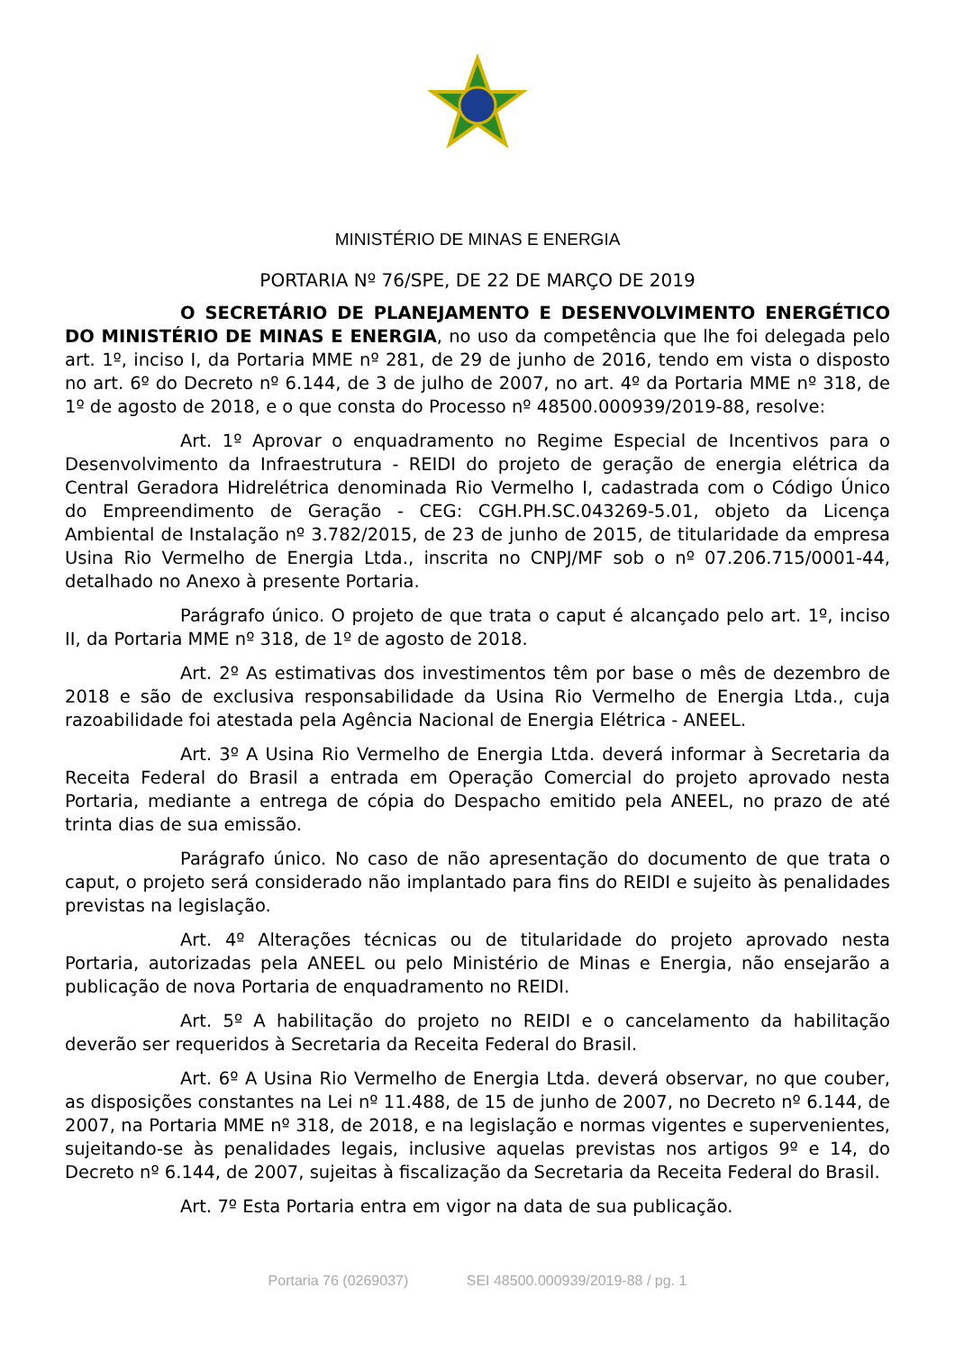MINISTÉRIO DE MINAS E ENERGIA
PORTARIA Nº 76/SPE, DE 22 DE MARÇO DE 2019
O SECRETÁRIO DE PLANEJAMENTO E DESENVOLVIMENTO ENERGÉTICO DO MINISTÉRIO DE MINAS E ENERGIA, no uso da competência que lhe foi delegada pelo art. 1º, inciso I, da Portaria MME nº 281, de 29 de junho de 2016, tendo em vista o disposto no art. 6º do Decreto nº 6.144, de 3 de julho de 2007, no art. 4º da Portaria MME nº 318, de 1º de agosto de 2018, e o que consta do Processo nº 48500.000939/2019-88, resolve:
Art. 1º Aprovar o enquadramento no Regime Especial de Incentivos para o Desenvolvimento da Infraestrutura - REIDI do projeto de geração de energia elétrica da Central Geradora Hidrelétrica denominada Rio Vermelho I, cadastrada com o Código Único do Empreendimento de Geração - CEG: CGH.PH.SC.043269-5.01, objeto da Licença Ambiental de Instalação nº 3.782/2015, de 23 de junho de 2015, de titularidade da empresa Usina Rio Vermelho de Energia Ltda., inscrita no CNPJ/MF sob o nº 07.206.715/0001-44, detalhado no Anexo à presente Portaria.
Parágrafo único. O projeto de que trata o caput é alcançado pelo art. 1º, inciso II, da Portaria MME nº 318, de 1º de agosto de 2018.
Art. 2º As estimativas dos investimentos têm por base o mês de dezembro de 2018 e são de exclusiva responsabilidade da Usina Rio Vermelho de Energia Ltda., cuja razoabilidade foi atestada pela Agência Nacional de Energia Elétrica - ANEEL.
Art. 3º A Usina Rio Vermelho de Energia Ltda. deverá informar à Secretaria da Receita Federal do Brasil a entrada em Operação Comercial do projeto aprovado nesta Portaria, mediante a entrega de cópia do Despacho emitido pela ANEEL, no prazo de até trinta dias de sua emissão.
Parágrafo único. No caso de não apresentação do documento de que trata o caput, o projeto será considerado não implantado para fins do REIDI e sujeito às penalidades previstas na legislação.
Art. 4º Alterações técnicas ou de titularidade do projeto aprovado nesta Portaria, autorizadas pela ANEEL ou pelo Ministério de Minas e Energia, não ensejarão a publicação de nova Portaria de enquadramento no REIDI.
Art. 5º A habilitação do projeto no REIDI e o cancelamento da habilitação deverão ser requeridos à Secretaria da Receita Federal do Brasil.
Art. 6º A Usina Rio Vermelho de Energia Ltda. deverá observar, no que couber, as disposições constantes na Lei nº 11.488, de 15 de junho de 2007, no Decreto nº 6.144, de 2007, na Portaria MME nº 318, de 2018, e na legislação e normas vigentes e supervenientes, sujeitando-se às penalidades legais, inclusive aquelas previstas nos artigos 9º e 14, do Decreto nº 6.144, de 2007, sujeitas à fiscalização da Secretaria da Receita Federal do Brasil.
Art. 7º Esta Portaria entra em vigor na data de sua publicação.
Portaria 76 (0269037) SEI 48500.000939/2019-88 / pg. 1